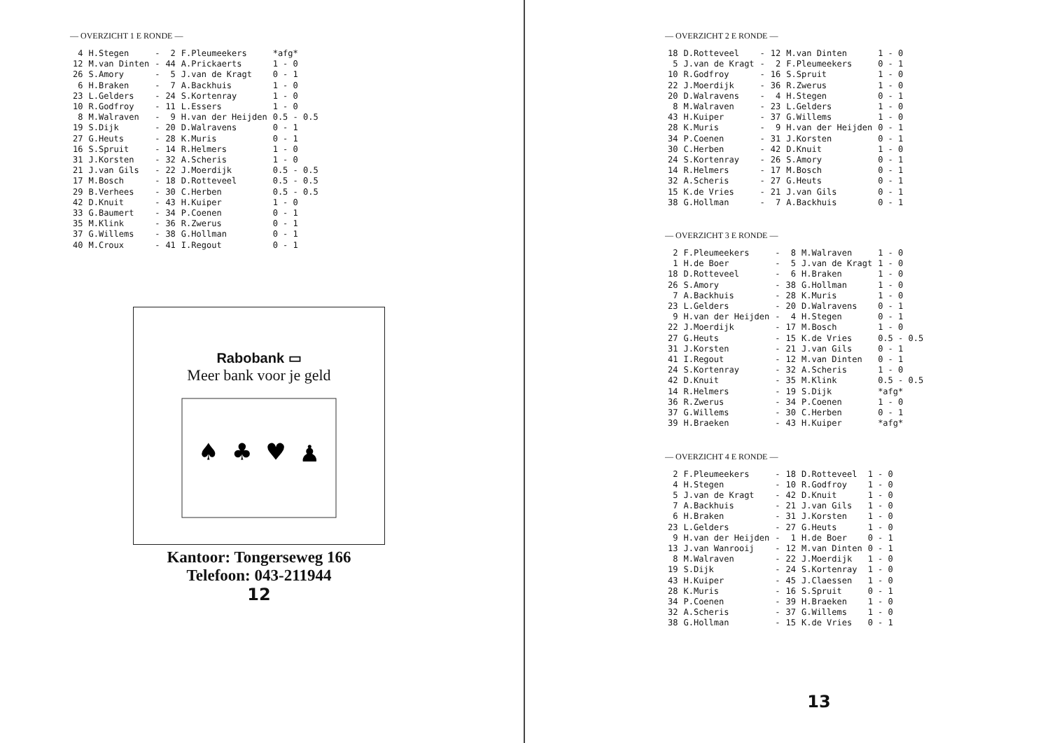— OVERZICHT 1 E RONDE —
| 4 | H.Stegen | - | 2 | F.Pleumeekers | *afg* |
| 12 | M.van Dinten | - | 44 | A.Prickaerts | 1 - 0 |
| 26 | S.Amory | - | 5 | J.van de Kragt | 0 - 1 |
| 6 | H.Braken | - | 7 | A.Backhuis | 1 - 0 |
| 23 | L.Gelders | - | 24 | S.Kortenray | 1 - 0 |
| 10 | R.Godfroy | - | 11 | L.Essers | 1 - 0 |
| 8 | M.Walraven | - | 9 | H.van der Heijden | 0.5 - 0.5 |
| 19 | S.Dijk | - | 20 | D.Walravens | 0 - 1 |
| 27 | G.Heuts | - | 28 | K.Muris | 0 - 1 |
| 16 | S.Spruit | - | 14 | R.Helmers | 1 - 0 |
| 31 | J.Korsten | - | 32 | A.Scheris | 1 - 0 |
| 21 | J.van Gils | - | 22 | J.Moerdijk | 0.5 - 0.5 |
| 17 | M.Bosch | - | 18 | D.Rotteveel | 0.5 - 0.5 |
| 29 | B.Verhees | - | 30 | C.Herben | 0.5 - 0.5 |
| 42 | D.Knuit | - | 43 | H.Kuiper | 1 - 0 |
| 33 | G.Baumert | - | 34 | P.Coenen | 0 - 1 |
| 35 | M.Klink | - | 36 | R.Zwerus | 0 - 1 |
| 37 | G.Willems | - | 38 | G.Hollman | 0 - 1 |
| 40 | M.Croux | - | 41 | I.Regout | 0 - 1 |
Rabobank ▭
Meer bank voor je geld
♠ ♣ ♥ ♟
Kantoor: Tongerseweg 166
Telefoon: 043-211944
12
— OVERZICHT 2 E RONDE —
| 18 | D.Rotteveel | - | 12 | M.van Dinten | 1 - 0 |
| 5 | J.van de Kragt | - | 2 | F.Pleumeekers | 0 - 1 |
| 10 | R.Godfroy | - | 16 | S.Spruit | 1 - 0 |
| 22 | J.Moerdijk | - | 36 | R.Zwerus | 1 - 0 |
| 20 | D.Walravens | - | 4 | H.Stegen | 0 - 1 |
| 8 | M.Walraven | - | 23 | L.Gelders | 1 - 0 |
| 43 | H.Kuiper | - | 37 | G.Willems | 1 - 0 |
| 28 | K.Muris | - | 9 | H.van der Heijden | 0 - 1 |
| 34 | P.Coenen | - | 31 | J.Korsten | 0 - 1 |
| 30 | C.Herben | - | 42 | D.Knuit | 1 - 0 |
| 24 | S.Kortenray | - | 26 | S.Amory | 0 - 1 |
| 14 | R.Helmers | - | 17 | M.Bosch | 0 - 1 |
| 32 | A.Scheris | - | 27 | G.Heuts | 0 - 1 |
| 15 | K.de Vries | - | 21 | J.van Gils | 0 - 1 |
| 38 | G.Hollman | - | 7 | A.Backhuis | 0 - 1 |
— OVERZICHT 3 E RONDE —
| 2 | F.Pleumeekers | - | 8 | M.Walraven | 1 - 0 |
| 1 | H.de Boer | - | 5 | J.van de Kragt | 1 - 0 |
| 18 | D.Rotteveel | - | 6 | H.Braken | 1 - 0 |
| 26 | S.Amory | - | 38 | G.Hollman | 1 - 0 |
| 7 | A.Backhuis | - | 28 | K.Muris | 1 - 0 |
| 23 | L.Gelders | - | 20 | D.Walravens | 0 - 1 |
| 9 | H.van der Heijden | - | 4 | H.Stegen | 0 - 1 |
| 22 | J.Moerdijk | - | 17 | M.Bosch | 1 - 0 |
| 27 | G.Heuts | - | 15 | K.de Vries | 0.5 - 0.5 |
| 31 | J.Korsten | - | 21 | J.van Gils | 0 - 1 |
| 41 | I.Regout | - | 12 | M.van Dinten | 0 - 1 |
| 24 | S.Kortenray | - | 32 | A.Scheris | 1 - 0 |
| 42 | D.Knuit | - | 35 | M.Klink | 0.5 - 0.5 |
| 14 | R.Helmers | - | 19 | S.Dijk | *afg* |
| 36 | R.Zwerus | - | 34 | P.Coenen | 1 - 0 |
| 37 | G.Willems | - | 30 | C.Herben | 0 - 1 |
| 39 | H.Braeken | - | 43 | H.Kuiper | *afg* |
— OVERZICHT 4 E RONDE —
| 2 | F.Pleumeekers | - | 18 | D.Rotteveel | 1 - 0 |
| 4 | H.Stegen | - | 10 | R.Godfroy | 1 - 0 |
| 5 | J.van de Kragt | - | 42 | D.Knuit | 1 - 0 |
| 7 | A.Backhuis | - | 21 | J.van Gils | 1 - 0 |
| 6 | H.Braken | - | 31 | J.Korsten | 1 - 0 |
| 23 | L.Gelders | - | 27 | G.Heuts | 1 - 0 |
| 9 | H.van der Heijden | - | 1 | H.de Boer | 0 - 1 |
| 13 | J.van Wanrooij | - | 12 | M.van Dinten | 0 - 1 |
| 8 | M.Walraven | - | 22 | J.Moerdijk | 1 - 0 |
| 19 | S.Dijk | - | 24 | S.Kortenray | 1 - 0 |
| 43 | H.Kuiper | - | 45 | J.Claessen | 1 - 0 |
| 28 | K.Muris | - | 16 | S.Spruit | 0 - 1 |
| 34 | P.Coenen | - | 39 | H.Braeken | 1 - 0 |
| 32 | A.Scheris | - | 37 | G.Willems | 1 - 0 |
| 38 | G.Hollman | - | 15 | K.de Vries | 0 - 1 |
13